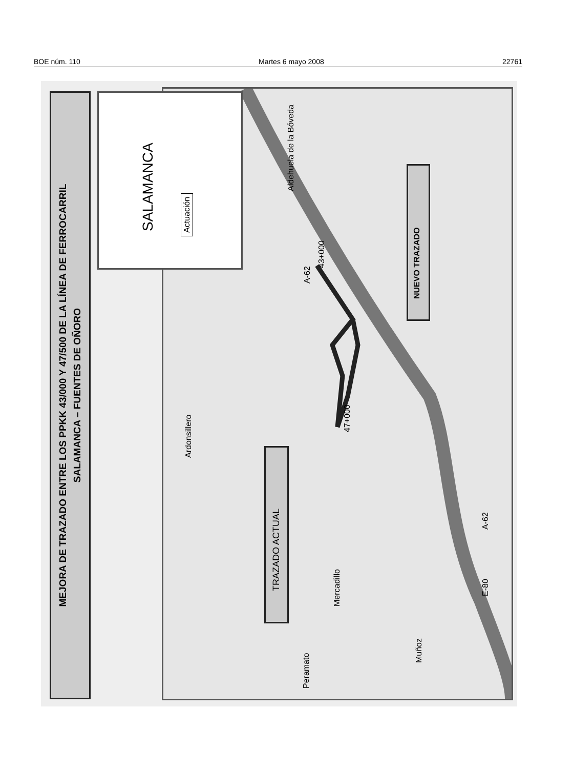BOE núm. 110 Martes 6 mayo 2008 22761
MEJORA DE TRAZADO ENTRE LOS PPKK 43/000 Y 47/500 DE LA LÍNEA DE FERROCARRIL
SALAMANCA – FUENTES DE OÑORO
Aldehuela de la Bóveda
Ardonsillero
Mercadillo
Peramato
Muñoz
43+000
47+000
A-62
E-80
A-62
SALAMANCA Actuación
NUEVO TRAZADO
TRAZADO ACTUAL